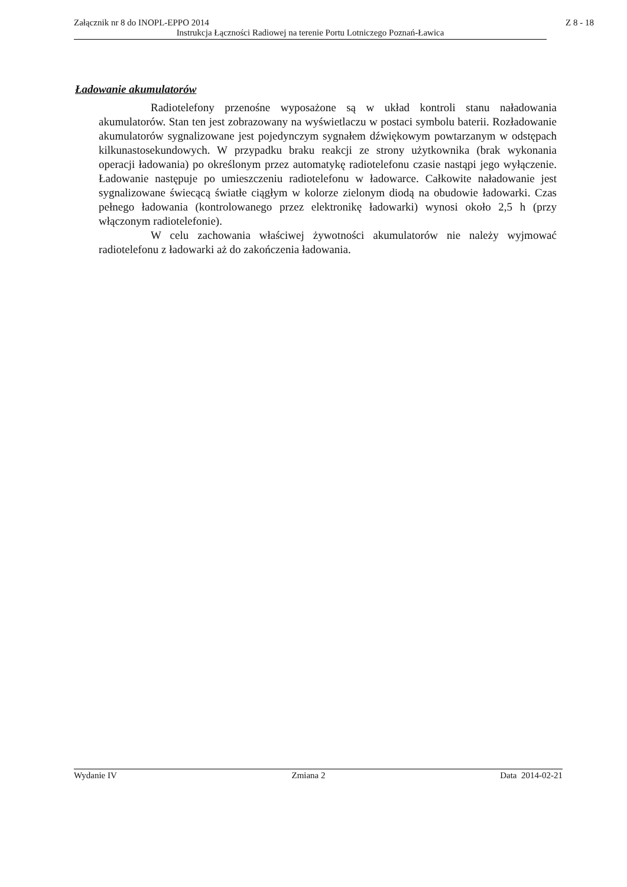Załącznik nr 8 do INOPL-EPPO 2014 Z 8 - 18
Instrukcja Łączności Radiowej na terenie Portu Lotniczego Poznań-Ławica
Ładowanie akumulatorów
Radiotelefony przenośne wyposażone są w układ kontroli stanu naładowania akumulatorów. Stan ten jest zobrazowany na wyświetlaczu w postaci symbolu baterii. Rozładowanie akumulatorów sygnalizowane jest pojedynczym sygnałem dźwiękowym powtarzanym w odstępach kilkunastosekundowych. W przypadku braku reakcji ze strony użytkownika (brak wykonania operacji ładowania) po określonym przez automatykę radiotelefonu czasie nastąpi jego wyłączenie. Ładowanie następuje po umieszczeniu radiotelefonu w ładowarce. Całkowite naładowanie jest sygnalizowane świecącą światłe ciągłym w kolorze zielonym diodą na obudowie ładowarki. Czas pełnego ładowania (kontrolowanego przez elektronikę ładowarki) wynosi około 2,5 h (przy włączonym radiotelefonie).
W celu zachowania właściwej żywotności akumulatorów nie należy wyjmować radiotelefonu z ładowarki aż do zakończenia ładowania.
Wydanie IV Zmiana 2 Data 2014-02-21